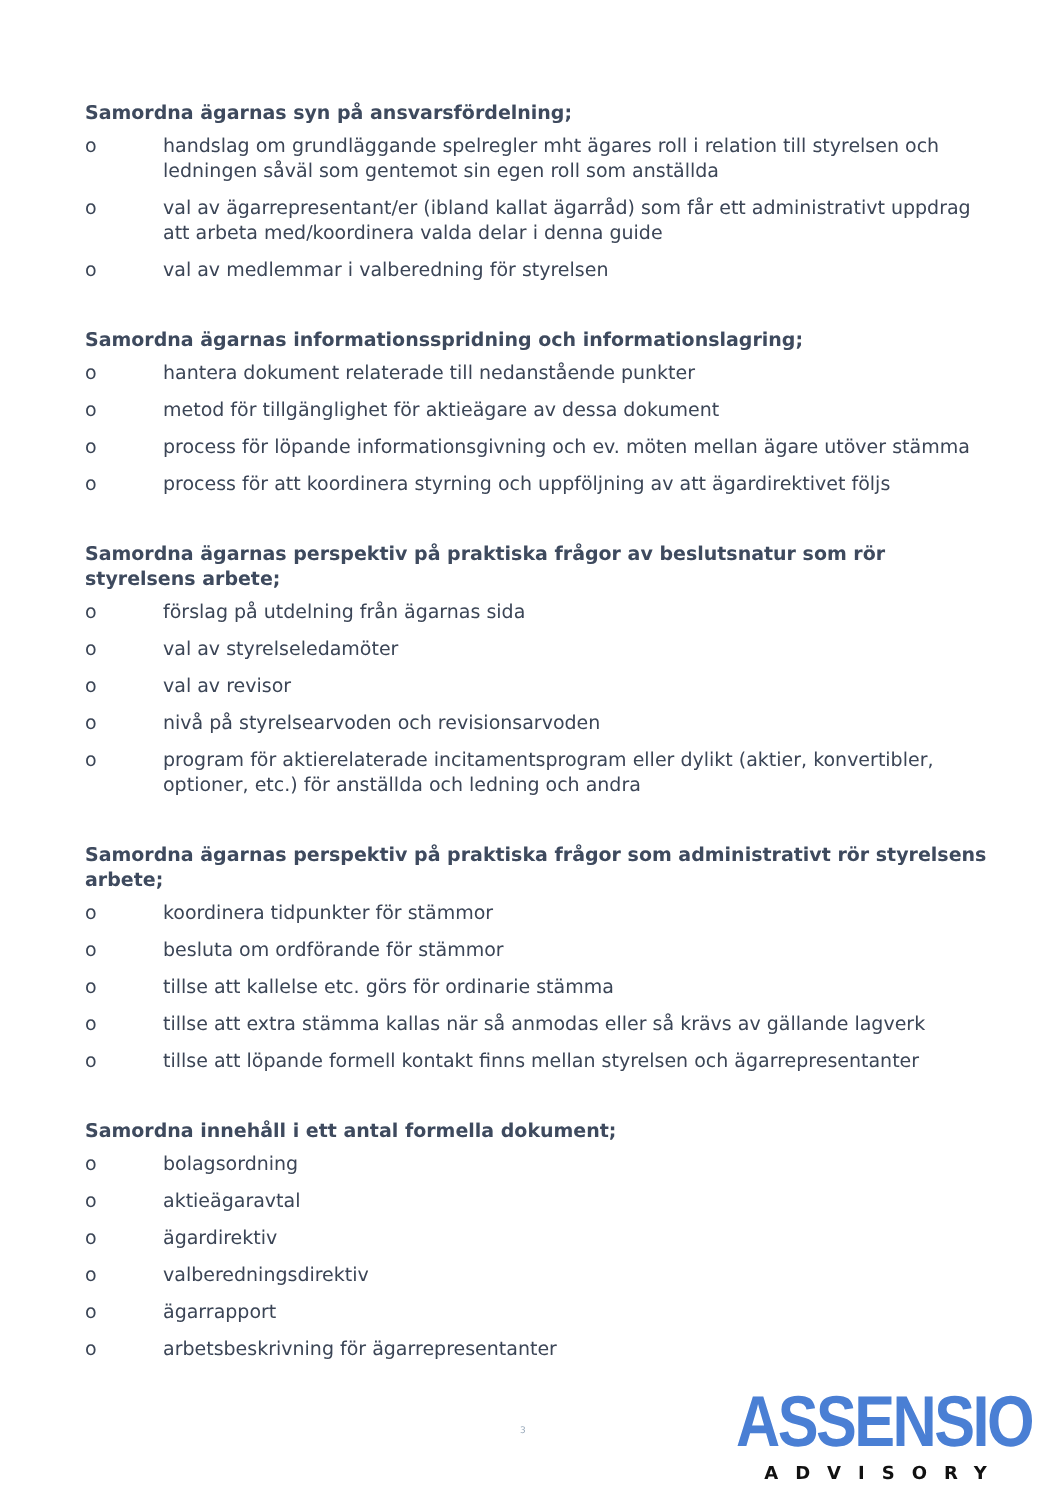Samordna ägarnas syn på ansvarsfördelning;
o handslag om grundläggande spelregler mht ägares roll i relation till styrelsen och ledningen såväl som gentemot sin egen roll som anställda
o val av ägarrepresentant/er (ibland kallat ägarråd) som får ett administrativt uppdrag att arbeta med/koordinera valda delar i denna guide
o val av medlemmar i valberedning för styrelsen
Samordna ägarnas informationsspridning och informationslagring;
o hantera dokument relaterade till nedanstående punkter
o metod för tillgänglighet för aktieägare av dessa dokument
o process för löpande informationsgivning och ev. möten mellan ägare utöver stämma
o process för att koordinera styrning och uppföljning av att ägardirektivet följs
Samordna ägarnas perspektiv på praktiska frågor av beslutsnatur som rör styrelsens arbete;
o förslag på utdelning från ägarnas sida
o val av styrelseledamöter
o val av revisor
o nivå på styrelsearvoden och revisionsarvoden
o program för aktierelaterade incitamentsprogram eller dylikt (aktier, konvertibler, optioner, etc.) för anställda och ledning och andra
Samordna ägarnas perspektiv på praktiska frågor som administrativt rör styrelsens arbete;
o koordinera tidpunkter för stämmor
o besluta om ordförande för stämmor
o tillse att kallelse etc. görs för ordinarie stämma
o tillse att extra stämma kallas när så anmodas eller så krävs av gällande lagverk
o tillse att löpande formell kontakt finns mellan styrelsen och ägarrepresentanter
Samordna innehåll i ett antal formella dokument;
o bolagsordning
o aktieägaravtal
o ägardirektiv
o valberedningsdirektiv
o ägarrapport
o arbetsbeskrivning för ägarrepresentanter
3
ASSENSIO
ADVISORY